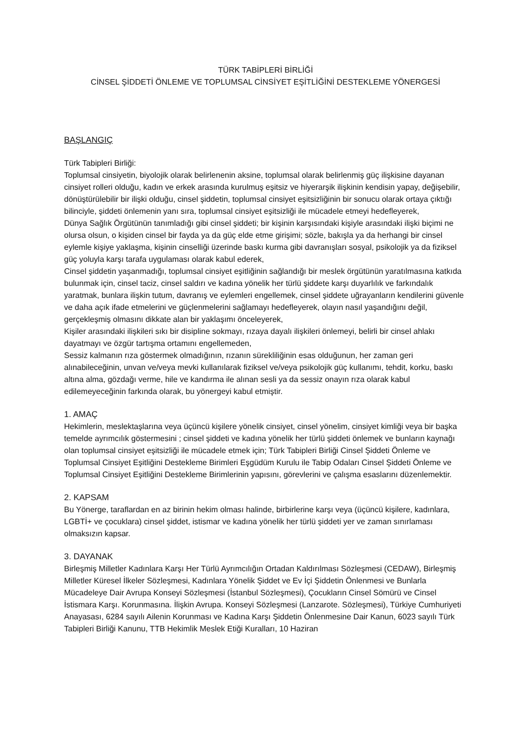TÜRK TABİPLERİ BİRLİĞİ
CİNSEL ŞİDDETİ ÖNLEME VE TOPLUMSAL CİNSİYET EŞİTLİĞİNİ DESTEKLEME YÖNERGESİ
BAŞLANGIÇ
Türk Tabipleri Birliği:
Toplumsal cinsiyetin, biyolojik olarak belirlenenin aksine, toplumsal olarak belirlenmiş güç ilişkisine dayanan cinsiyet rolleri olduğu, kadın ve erkek arasında kurulmuş eşitsiz ve hiyerarşik ilişkinin kendisin yapay, değişebilir, dönüştürülebilir bir ilişki olduğu, cinsel şiddetin, toplumsal cinsiyet eşitsizliğinin bir sonucu olarak ortaya çıktığı bilinciyle, şiddeti önlemenin yanı sıra, toplumsal cinsiyet eşitsizliği ile mücadele etmeyi hedefleyerek,
Dünya Sağlık Örgütünün tanımladığı gibi cinsel şiddeti; bir kişinin karşısındaki kişiyle arasındaki ilişki biçimi ne olursa olsun, o kişiden cinsel bir fayda ya da güç elde etme girişimi; sözle, bakışla ya da herhangi bir cinsel eylemle kişiye yaklaşma, kişinin cinselliği üzerinde baskı kurma gibi davranışları sosyal, psikolojik ya da fiziksel güç yoluyla karşı tarafa uygulaması olarak kabul ederek,
Cinsel şiddetin yaşanmadığı, toplumsal cinsiyet eşitliğinin sağlandığı bir meslek örgütünün yaratılmasına katkıda bulunmak için, cinsel taciz, cinsel saldırı ve kadına yönelik her türlü şiddete karşı duyarlılık ve farkındalık yaratmak, bunlara ilişkin tutum, davranış ve eylemleri engellemek, cinsel şiddete uğrayanların kendilerini güvenle ve daha açık ifade etmelerini ve güçlenmelerini sağlamayı hedefleyerek, olayın nasıl yaşandığını değil, gerçekleşmiş olmasını dikkate alan bir yaklaşımı önceleyerek,
Kişiler arasındaki ilişkileri sıkı bir disipline sokmayı, rızaya dayalı ilişkileri önlemeyi, belirli bir cinsel ahlakı dayatmayı ve özgür tartışma ortamını engellemeden,
Sessiz kalmanın rıza göstermek olmadığının, rızanın sürekliliğinin esas olduğunun, her zaman geri alınabileceğinin, unvan ve/veya mevki kullanılarak fiziksel ve/veya psikolojik güç kullanımı, tehdit, korku, baskı altına alma, gözdağı verme, hile ve kandırma ile alınan sesli ya da sessiz onayın rıza olarak kabul edilemeyeceğinin farkında olarak, bu yönergeyi kabul etmiştir.
1. AMAÇ
Hekimlerin, meslektaşlarına veya üçüncü kişilere yönelik cinsiyet, cinsel yönelim, cinsiyet kimliği veya bir başka temelde ayrımcılık göstermesini ; cinsel şiddeti ve kadına yönelik her türlü şiddeti önlemek ve bunların kaynağı olan toplumsal cinsiyet eşitsizliği ile mücadele etmek için; Türk Tabipleri Birliği Cinsel Şiddeti Önleme ve Toplumsal Cinsiyet Eşitliğini Destekleme Birimleri Eşgüdüm Kurulu ile Tabip Odaları Cinsel Şiddeti Önleme ve Toplumsal Cinsiyet Eşitliğini Destekleme Birimlerinin yapısını, görevlerini ve çalışma esaslarını düzenlemektir.
2. KAPSAM
Bu Yönerge, taraflardan en az birinin hekim olması halinde, birbirlerine karşı veya (üçüncü kişilere, kadınlara, LGBTİ+ ve çocuklara) cinsel şiddet, istismar ve kadına yönelik her türlü şiddeti yer ve zaman sınırlaması olmaksızın kapsar.
3. DAYANAK
Birleşmiş Milletler Kadınlara Karşı Her Türlü Ayrımcılığın Ortadan Kaldırılması Sözleşmesi (CEDAW), Birleşmiş Milletler Küresel İlkeler Sözleşmesi, Kadınlara Yönelik Şiddet ve Ev İçi Şiddetin Önlenmesi ve Bunlarla Mücadeleye Dair Avrupa Konseyi Sözleşmesi (İstanbul Sözleşmesi), Çocukların Cinsel Sömürü ve Cinsel İstismara Karşı. Korunmasına. İlişkin Avrupa. Konseyi Sözleşmesi (Lanzarote. Sözleşmesi), Türkiye Cumhuriyeti Anayasası, 6284 sayılı Ailenin Korunması ve Kadına Karşı Şiddetin Önlenmesine Dair Kanun, 6023 sayılı Türk Tabipleri Birliği Kanunu, TTB Hekimlik Meslek Etiği Kuralları, 10 Haziran